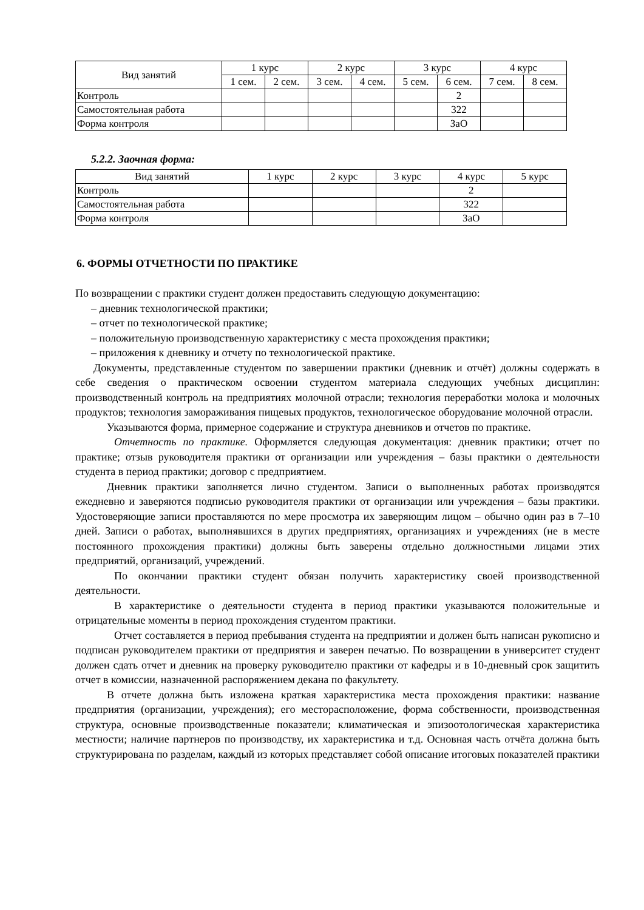| Вид занятий | 1 курс | | 2 курс | | 3 курс | | 4 курс | |
| --- | --- | --- | --- | --- | --- | --- | --- | --- |
| | 1 сем. | 2 сем. | 3 сем. | 4 сем. | 5 сем. | 6 сем. | 7 сем. | 8 сем. |
| Контроль | | | | | | 2 | | |
| Самостоятельная работа | | | | | | 322 | | |
| Форма контроля | | | | | | ЗаО | | |
5.2.2. Заочная форма:
| Вид занятий | 1 курс | 2 курс | 3 курс | 4 курс | 5 курс |
| --- | --- | --- | --- | --- | --- |
| Контроль | | | | 2 | |
| Самостоятельная работа | | | | 322 | |
| Форма контроля | | | | ЗаО | |
6. ФОРМЫ ОТЧЕТНОСТИ ПО ПРАКТИКЕ
По возвращении с практики студент должен предоставить следующую документацию:
– дневник технологической практики;
– отчет по технологической практике;
– положительную производственную характеристику с места прохождения практики;
– приложения к дневнику и отчету по технологической практике.
Документы, представленные студентом по завершении практики (дневник и отчёт) должны содержать в себе сведения о практическом освоении студентом материала следующих учебных дисциплин: производственный контроль на предприятиях молочной отрасли; технология переработки молока и молочных продуктов; технология замораживания пищевых продуктов, технологическое оборудование молочной отрасли.
Указываются форма, примерное содержание и структура дневников и отчетов по практике.
Отчетность по практике. Оформляется следующая документация: дневник практики; отчет по практике; отзыв руководителя практики от организации или учреждения – базы практики о деятельности студента в период практики; договор с предприятием.
Дневник практики заполняется лично студентом. Записи о выполненных работах производятся ежедневно и заверяются подписью руководителя практики от организации или учреждения – базы практики. Удостоверяющие записи проставляются по мере просмотра их заверяющим лицом – обычно один раз в 7–10 дней. Записи о работах, выполнявшихся в других предприятиях, организациях и учреждениях (не в месте постоянного прохождения практики) должны быть заверены отдельно должностными лицами этих предприятий, организаций, учреждений.
По окончании практики студент обязан получить характеристику своей производственной деятельности.
В характеристике о деятельности студента в период практики указываются положительные и отрицательные моменты в период прохождения студентом практики.
Отчет составляется в период пребывания студента на предприятии и должен быть написан рукописно и подписан руководителем практики от предприятия и заверен печатью. По возвращении в университет студент должен сдать отчет и дневник на проверку руководителю практики от кафедры и в 10-дневный срок защитить отчет в комиссии, назначенной распоряжением декана по факультету.
В отчете должна быть изложена краткая характеристика места прохождения практики: название предприятия (организации, учреждения); его месторасположение, форма собственности, производственная структура, основные производственные показатели; климатическая и эпизоотологическая характеристика местности; наличие партнеров по производству, их характеристика и т.д. Основная часть отчёта должна быть структурирована по разделам, каждый из которых представляет собой описание итоговых показателей практики